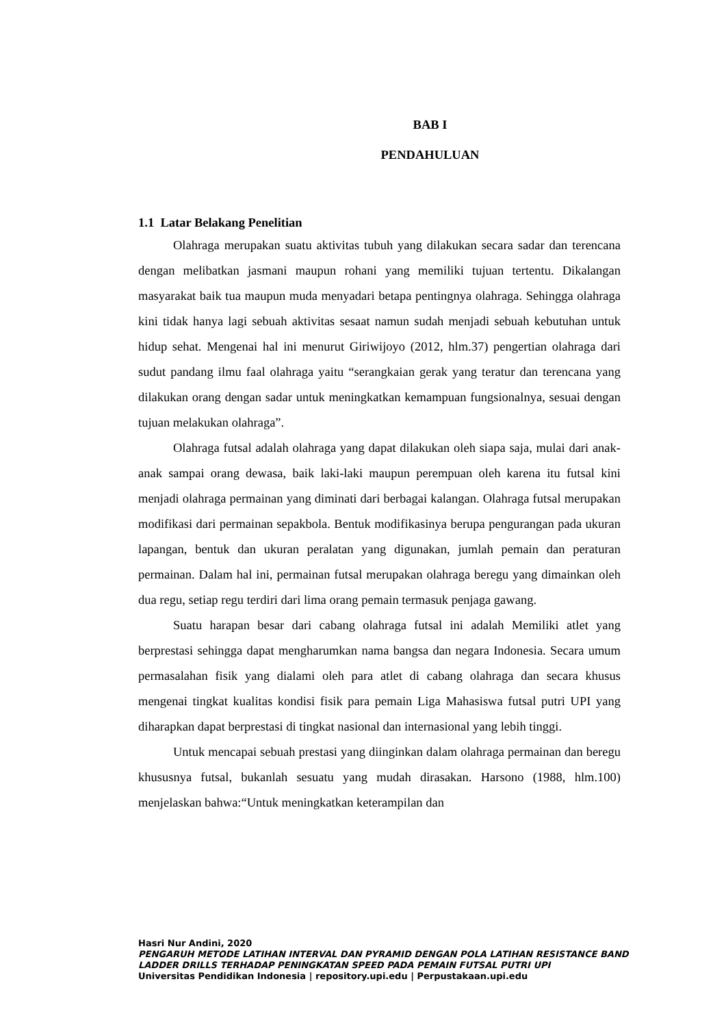BAB I
PENDAHULUAN
1.1 Latar Belakang Penelitian
Olahraga merupakan suatu aktivitas tubuh yang dilakukan secara sadar dan terencana dengan melibatkan jasmani maupun rohani yang memiliki tujuan tertentu. Dikalangan masyarakat baik tua maupun muda menyadari betapa pentingnya olahraga. Sehingga olahraga kini tidak hanya lagi sebuah aktivitas sesaat namun sudah menjadi sebuah kebutuhan untuk hidup sehat. Mengenai hal ini menurut Giriwijoyo (2012, hlm.37) pengertian olahraga dari sudut pandang ilmu faal olahraga yaitu “serangkaian gerak yang teratur dan terencana yang dilakukan orang dengan sadar untuk meningkatkan kemampuan fungsionalnya, sesuai dengan tujuan melakukan olahraga”.
Olahraga futsal adalah olahraga yang dapat dilakukan oleh siapa saja, mulai dari anak-anak sampai orang dewasa, baik laki-laki maupun perempuan oleh karena itu futsal kini menjadi olahraga permainan yang diminati dari berbagai kalangan. Olahraga futsal merupakan modifikasi dari permainan sepakbola. Bentuk modifikasinya berupa pengurangan pada ukuran lapangan, bentuk dan ukuran peralatan yang digunakan, jumlah pemain dan peraturan permainan. Dalam hal ini, permainan futsal merupakan olahraga beregu yang dimainkan oleh dua regu, setiap regu terdiri dari lima orang pemain termasuk penjaga gawang.
Suatu harapan besar dari cabang olahraga futsal ini adalah Memiliki atlet yang berprestasi sehingga dapat mengharumkan nama bangsa dan negara Indonesia. Secara umum permasalahan fisik yang dialami oleh para atlet di cabang olahraga dan secara khusus mengenai tingkat kualitas kondisi fisik para pemain Liga Mahasiswa futsal putri UPI yang diharapkan dapat berprestasi di tingkat nasional dan internasional yang lebih tinggi.
Untuk mencapai sebuah prestasi yang diinginkan dalam olahraga permainan dan beregu khususnya futsal, bukanlah sesuatu yang mudah dirasakan. Harsono (1988, hlm.100) menjelaskan bahwa:“Untuk meningkatkan keterampilan dan
Hasri Nur Andini, 2020
PENGARUH METODE LATIHAN INTERVAL DAN PYRAMID DENGAN POLA LATIHAN RESISTANCE BAND LADDER DRILLS TERHADAP PENINGKATAN SPEED PADA PEMAIN FUTSAL PUTRI UPI
Universitas Pendidikan Indonesia | repository.upi.edu | Perpustakaan.upi.edu